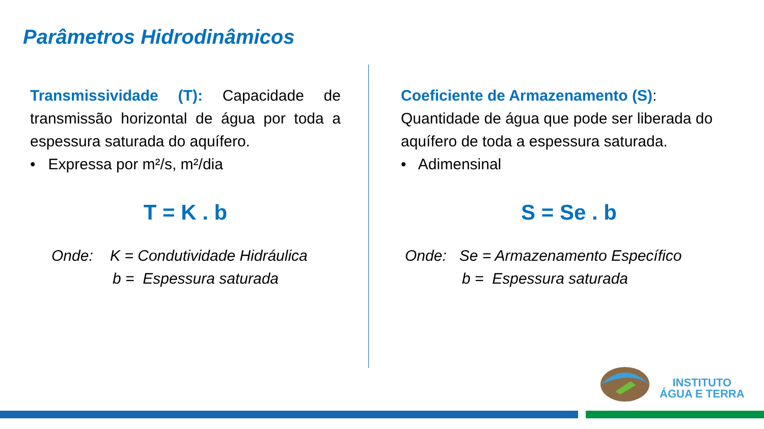Parâmetros Hidrodinâmicos
Transmissividade (T): Capacidade de transmissão horizontal de água por toda a espessura saturada do aquífero.
• Expressa por m²/s, m²/dia
T = K . b
Onde: K = Condutividade Hidráulica
b = Espessura saturada
Coeficiente de Armazenamento (S): Quantidade de água que pode ser liberada do aquífero de toda a espessura saturada.
• Adimensinal
S = Se . b
Onde: Se = Armazenamento Específico
b = Espessura saturada
INSTITUTO
ÁGUA E TERRA